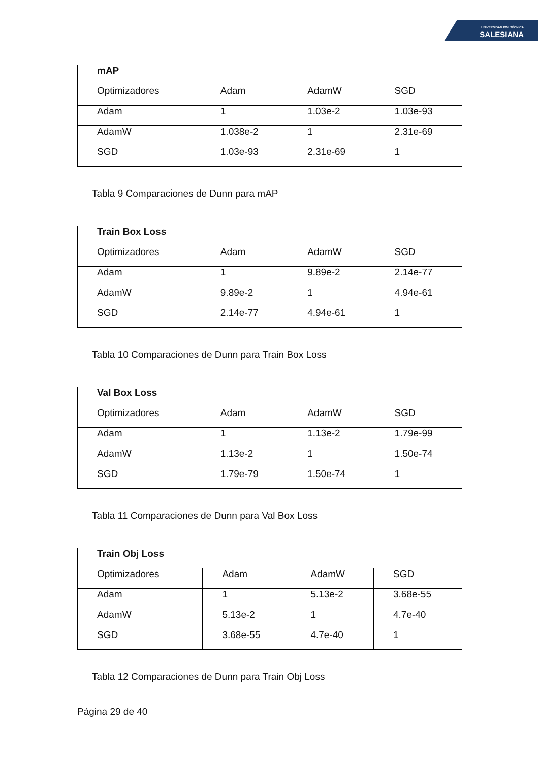UNIVERSIDAD POLITÉCNICA
SALESIANA
| mAP | | | |
| --- | --- | --- | --- |
| Optimizadores | Adam | AdamW | SGD |
| Adam | 1 | 1.03e-2 | 1.03e-93 |
| AdamW | 1.038e-2 | 1 | 2.31e-69 |
| SGD | 1.03e-93 | 2.31e-69 | 1 |
Tabla 9 Comparaciones de Dunn para mAP
| Train Box Loss | | | |
| --- | --- | --- | --- |
| Optimizadores | Adam | AdamW | SGD |
| Adam | 1 | 9.89e-2 | 2.14e-77 |
| AdamW | 9.89e-2 | 1 | 4.94e-61 |
| SGD | 2.14e-77 | 4.94e-61 | 1 |
Tabla 10 Comparaciones de Dunn para Train Box Loss
| Val Box Loss | | | |
| --- | --- | --- | --- |
| Optimizadores | Adam | AdamW | SGD |
| Adam | 1 | 1.13e-2 | 1.79e-99 |
| AdamW | 1.13e-2 | 1 | 1.50e-74 |
| SGD | 1.79e-79 | 1.50e-74 | 1 |
Tabla 11 Comparaciones de Dunn para Val Box Loss
| Train Obj Loss | | | |
| --- | --- | --- | --- |
| Optimizadores | Adam | AdamW | SGD |
| Adam | 1 | 5.13e-2 | 3.68e-55 |
| AdamW | 5.13e-2 | 1 | 4.7e-40 |
| SGD | 3.68e-55 | 4.7e-40 | 1 |
Tabla 12 Comparaciones de Dunn para Train Obj Loss
Página 29 de 40